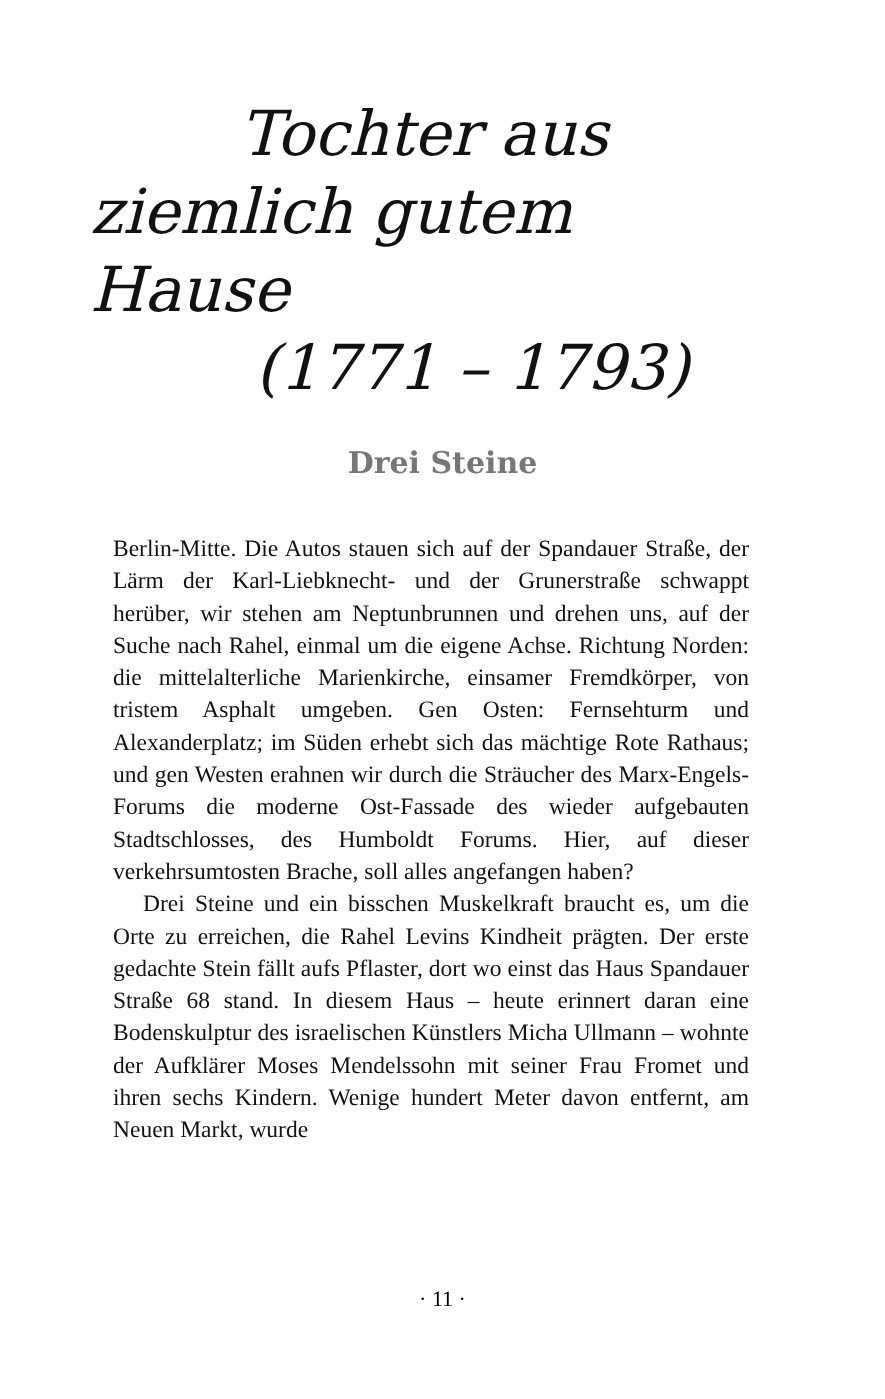Tochter aus
ziemlich gutem Hause
(1771 – 1793)
Drei Steine
Berlin-Mitte. Die Autos stauen sich auf der Spandauer Straße, der Lärm der Karl-Liebknecht- und der Grunerstraße schwappt herüber, wir stehen am Neptunbrunnen und drehen uns, auf der Suche nach Rahel, einmal um die eigene Achse. Richtung Norden: die mittelalterliche Marienkirche, einsamer Fremdkörper, von tristem Asphalt umgeben. Gen Osten: Fernsehturm und Alexanderplatz; im Süden erhebt sich das mächtige Rote Rathaus; und gen Westen erahnen wir durch die Sträucher des Marx-Engels-Forums die moderne Ost-Fassade des wieder aufgebauten Stadtschlosses, des Humboldt Forums. Hier, auf dieser verkehrsumtosten Brache, soll alles angefangen haben?
Drei Steine und ein bisschen Muskelkraft braucht es, um die Orte zu erreichen, die Rahel Levins Kindheit prägten. Der erste gedachte Stein fällt aufs Pflaster, dort wo einst das Haus Spandauer Straße 68 stand. In diesem Haus – heute erinnert daran eine Bodenskulptur des israelischen Künstlers Micha Ullmann – wohnte der Aufklärer Moses Mendelssohn mit seiner Frau Fromet und ihren sechs Kindern. Wenige hundert Meter davon entfernt, am Neuen Markt, wurde
· 11 ·